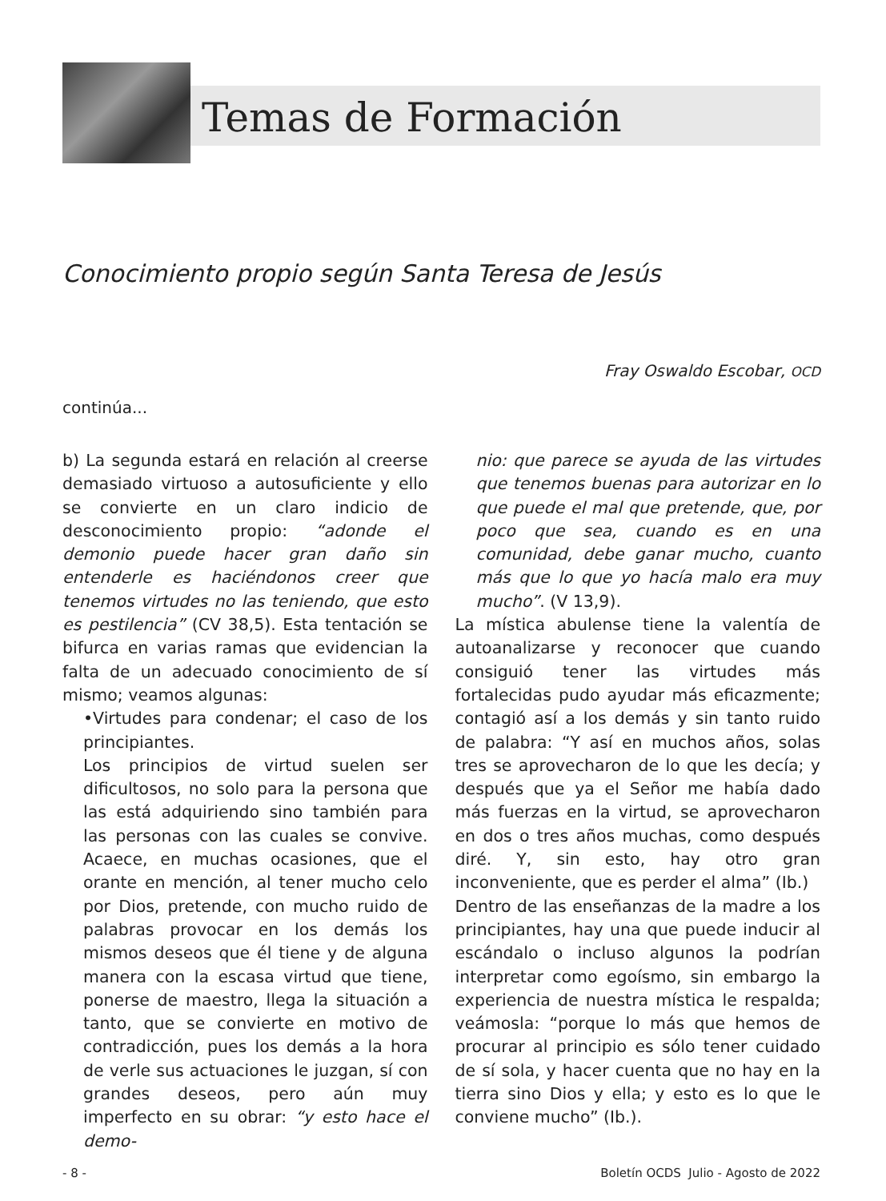Temas de Formación
Conocimiento propio según Santa Teresa de Jesús
Fray Oswaldo Escobar, OCD
continúa...
b) La segunda estará en relación al creerse demasiado virtuoso a autosuficiente y ello se convierte en un claro indicio de desconocimiento propio: “adonde el demonio puede hacer gran daño sin entenderle es haciéndonos creer que tenemos virtudes no las teniendo, que esto es pestilencia” (CV 38,5). Esta tentación se bifurca en varias ramas que evidencian la falta de un adecuado conocimiento de sí mismo; veamos algunas:
•Virtudes para condenar; el caso de los principiantes.
Los principios de virtud suelen ser dificultosos, no solo para la persona que las está adquiriendo sino también para las personas con las cuales se convive. Acaece, en muchas ocasiones, que el orante en mención, al tener mucho celo por Dios, pretende, con mucho ruido de palabras provocar en los demás los mismos deseos que él tiene y de alguna manera con la escasa virtud que tiene, ponerse de maestro, llega la situación a tanto, que se convierte en motivo de contradicción, pues los demás a la hora de verle sus actuaciones le juzgan, sí con grandes deseos, pero aún muy imperfecto en su obrar: “y esto hace el demo-
nio: que parece se ayuda de las virtudes que tenemos buenas para autorizar en lo que puede el mal que pretende, que, por poco que sea, cuando es en una comunidad, debe ganar mucho, cuanto más que lo que yo hacía malo era muy mucho”. (V 13,9).
La mística abulense tiene la valentía de autoanalizarse y reconocer que cuando consiguió tener las virtudes más fortalecidas pudo ayudar más eficazmente; contagió así a los demás y sin tanto ruido de palabra: “Y así en muchos años, solas tres se aprovecharon de lo que les decía; y después que ya el Señor me había dado más fuerzas en la virtud, se aprovecharon en dos o tres años muchas, como después diré. Y, sin esto, hay otro gran inconveniente, que es perder el alma” (Ib.)
Dentro de las enseñanzas de la madre a los principiantes, hay una que puede inducir al escándalo o incluso algunos la podrían interpretar como egoísmo, sin embargo la experiencia de nuestra mística le respalda; veámosla: “porque lo más que hemos de procurar al principio es sólo tener cuidado de sí sola, y hacer cuenta que no hay en la tierra sino Dios y ella; y esto es lo que le conviene mucho” (Ib.).
- 8 - Boletín OCDS Julio - Agosto de 2022